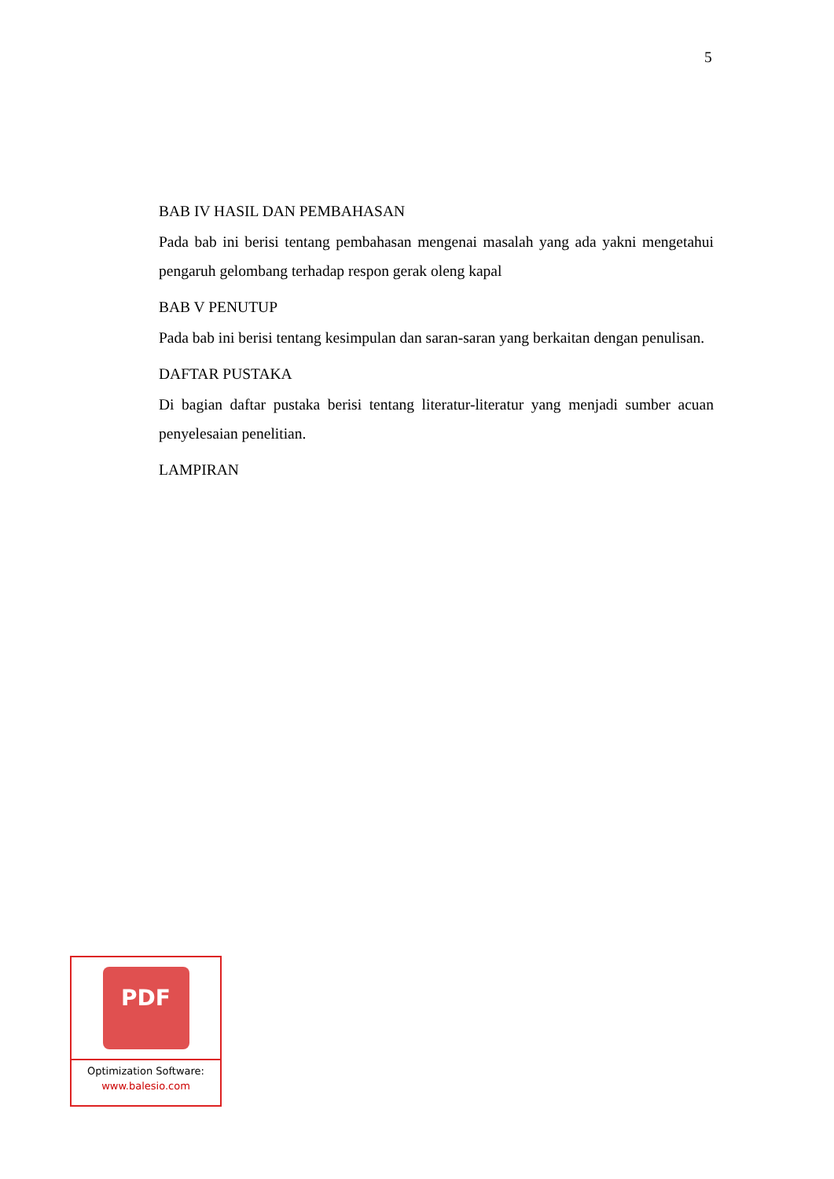5
BAB IV HASIL DAN PEMBAHASAN
Pada bab ini berisi tentang pembahasan mengenai masalah yang ada yakni mengetahui pengaruh gelombang terhadap respon gerak oleng kapal
BAB V PENUTUP
Pada bab ini berisi tentang kesimpulan dan saran-saran yang berkaitan dengan penulisan.
DAFTAR PUSTAKA
Di bagian daftar pustaka berisi tentang literatur-literatur yang menjadi sumber acuan penyelesaian penelitian.
LAMPIRAN
PDF
Optimization Software:
www.balesio.com